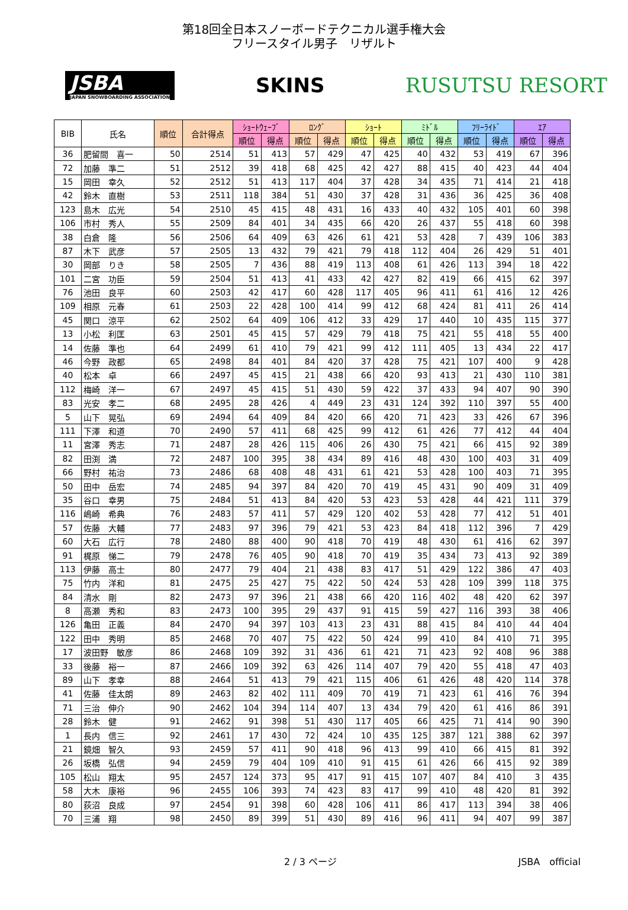第18回全日本スノーボードテクニカル選手権大会
フリースタイル男子　リザルト
JSBA
JAPAN SNOWBOARDING ASSOCIATION
SKINS RUSUTSU RESORT
| BIB | 氏名 | 順位 | 合計得点 | ｼｮｰﾄｳｪｰﾌﾞ | | ﾛﾝｸﾞ | | ｼｮｰﾄ | | ﾐﾄﾞﾙ | | ﾌﾘｰﾗｲﾄﾞ | | ｴｱ | |
| --- | --- | --- | --- | --- | --- | --- | --- | --- | --- | --- | --- | --- | --- | --- | --- |
| | | | | 順位 | 得点 | 順位 | 得点 | 順位 | 得点 | 順位 | 得点 | 順位 | 得点 | 順位 | 得点 |
| 36 | 肥留間 喜一 | 50 | 2514 | 51 | 413 | 57 | 429 | 47 | 425 | 40 | 432 | 53 | 419 | 67 | 396 |
| 72 | 加藤 準二 | 51 | 2512 | 39 | 418 | 68 | 425 | 42 | 427 | 88 | 415 | 40 | 423 | 44 | 404 |
| 15 | 岡田 幸久 | 52 | 2512 | 51 | 413 | 117 | 404 | 37 | 428 | 34 | 435 | 71 | 414 | 21 | 418 |
| 42 | 鈴木 直樹 | 53 | 2511 | 118 | 384 | 51 | 430 | 37 | 428 | 31 | 436 | 36 | 425 | 36 | 408 |
| 123 | 島木 広光 | 54 | 2510 | 45 | 415 | 48 | 431 | 16 | 433 | 40 | 432 | 105 | 401 | 60 | 398 |
| 106 | 市村 秀人 | 55 | 2509 | 84 | 401 | 34 | 435 | 66 | 420 | 26 | 437 | 55 | 418 | 60 | 398 |
| 38 | 白倉 隆 | 56 | 2506 | 64 | 409 | 63 | 426 | 61 | 421 | 53 | 428 | 7 | 439 | 106 | 383 |
| 87 | 木下 武彦 | 57 | 2505 | 13 | 432 | 79 | 421 | 79 | 418 | 112 | 404 | 26 | 429 | 51 | 401 |
| 30 | 岡部 りき | 58 | 2505 | 7 | 436 | 88 | 419 | 113 | 408 | 61 | 426 | 113 | 394 | 18 | 422 |
| 101 | 二宮 功臣 | 59 | 2504 | 51 | 413 | 41 | 433 | 42 | 427 | 82 | 419 | 66 | 415 | 62 | 397 |
| 76 | 池田 良平 | 60 | 2503 | 42 | 417 | 60 | 428 | 117 | 405 | 96 | 411 | 61 | 416 | 12 | 426 |
| 109 | 相原 元春 | 61 | 2503 | 22 | 428 | 100 | 414 | 99 | 412 | 68 | 424 | 81 | 411 | 26 | 414 |
| 45 | 関口 涼平 | 62 | 2502 | 64 | 409 | 106 | 412 | 33 | 429 | 17 | 440 | 10 | 435 | 115 | 377 |
| 13 | 小松 利匡 | 63 | 2501 | 45 | 415 | 57 | 429 | 79 | 418 | 75 | 421 | 55 | 418 | 55 | 400 |
| 14 | 佐藤 準也 | 64 | 2499 | 61 | 410 | 79 | 421 | 99 | 412 | 111 | 405 | 13 | 434 | 22 | 417 |
| 46 | 今野 政都 | 65 | 2498 | 84 | 401 | 84 | 420 | 37 | 428 | 75 | 421 | 107 | 400 | 9 | 428 |
| 40 | 松本 卓 | 66 | 2497 | 45 | 415 | 21 | 438 | 66 | 420 | 93 | 413 | 21 | 430 | 110 | 381 |
| 112 | 梅崎 洋一 | 67 | 2497 | 45 | 415 | 51 | 430 | 59 | 422 | 37 | 433 | 94 | 407 | 90 | 390 |
| 83 | 光安 孝二 | 68 | 2495 | 28 | 426 | 4 | 449 | 23 | 431 | 124 | 392 | 110 | 397 | 55 | 400 |
| 5 | 山下 晃弘 | 69 | 2494 | 64 | 409 | 84 | 420 | 66 | 420 | 71 | 423 | 33 | 426 | 67 | 396 |
| 111 | 下澤 和道 | 70 | 2490 | 57 | 411 | 68 | 425 | 99 | 412 | 61 | 426 | 77 | 412 | 44 | 404 |
| 11 | 宮澤 秀志 | 71 | 2487 | 28 | 426 | 115 | 406 | 26 | 430 | 75 | 421 | 66 | 415 | 92 | 389 |
| 82 | 田渕 満 | 72 | 2487 | 100 | 395 | 38 | 434 | 89 | 416 | 48 | 430 | 100 | 403 | 31 | 409 |
| 66 | 野村 祐治 | 73 | 2486 | 68 | 408 | 48 | 431 | 61 | 421 | 53 | 428 | 100 | 403 | 71 | 395 |
| 50 | 田中 岳宏 | 74 | 2485 | 94 | 397 | 84 | 420 | 70 | 419 | 45 | 431 | 90 | 409 | 31 | 409 |
| 35 | 谷口 幸男 | 75 | 2484 | 51 | 413 | 84 | 420 | 53 | 423 | 53 | 428 | 44 | 421 | 111 | 379 |
| 116 | 嶋崎 希典 | 76 | 2483 | 57 | 411 | 57 | 429 | 120 | 402 | 53 | 428 | 77 | 412 | 51 | 401 |
| 57 | 佐藤 大輔 | 77 | 2483 | 97 | 396 | 79 | 421 | 53 | 423 | 84 | 418 | 112 | 396 | 7 | 429 |
| 60 | 大石 広行 | 78 | 2480 | 88 | 400 | 90 | 418 | 70 | 419 | 48 | 430 | 61 | 416 | 62 | 397 |
| 91 | 梶原 悌二 | 79 | 2478 | 76 | 405 | 90 | 418 | 70 | 419 | 35 | 434 | 73 | 413 | 92 | 389 |
| 113 | 伊藤 高士 | 80 | 2477 | 79 | 404 | 21 | 438 | 83 | 417 | 51 | 429 | 122 | 386 | 47 | 403 |
| 75 | 竹内 洋和 | 81 | 2475 | 25 | 427 | 75 | 422 | 50 | 424 | 53 | 428 | 109 | 399 | 118 | 375 |
| 84 | 清水 剛 | 82 | 2473 | 97 | 396 | 21 | 438 | 66 | 420 | 116 | 402 | 48 | 420 | 62 | 397 |
| 8 | 高瀬 秀和 | 83 | 2473 | 100 | 395 | 29 | 437 | 91 | 415 | 59 | 427 | 116 | 393 | 38 | 406 |
| 126 | 亀田 正義 | 84 | 2470 | 94 | 397 | 103 | 413 | 23 | 431 | 88 | 415 | 84 | 410 | 44 | 404 |
| 122 | 田中 秀明 | 85 | 2468 | 70 | 407 | 75 | 422 | 50 | 424 | 99 | 410 | 84 | 410 | 71 | 395 |
| 17 | 波田野 敏彦 | 86 | 2468 | 109 | 392 | 31 | 436 | 61 | 421 | 71 | 423 | 92 | 408 | 96 | 388 |
| 33 | 後藤 裕一 | 87 | 2466 | 109 | 392 | 63 | 426 | 114 | 407 | 79 | 420 | 55 | 418 | 47 | 403 |
| 89 | 山下 孝幸 | 88 | 2464 | 51 | 413 | 79 | 421 | 115 | 406 | 61 | 426 | 48 | 420 | 114 | 378 |
| 41 | 佐藤 佳太朗 | 89 | 2463 | 82 | 402 | 111 | 409 | 70 | 419 | 71 | 423 | 61 | 416 | 76 | 394 |
| 71 | 三治 伸介 | 90 | 2462 | 104 | 394 | 114 | 407 | 13 | 434 | 79 | 420 | 61 | 416 | 86 | 391 |
| 28 | 鈴木 健 | 91 | 2462 | 91 | 398 | 51 | 430 | 117 | 405 | 66 | 425 | 71 | 414 | 90 | 390 |
| 1 | 長内 信三 | 92 | 2461 | 17 | 430 | 72 | 424 | 10 | 435 | 125 | 387 | 121 | 388 | 62 | 397 |
| 21 | 鏡畑 智久 | 93 | 2459 | 57 | 411 | 90 | 418 | 96 | 413 | 99 | 410 | 66 | 415 | 81 | 392 |
| 26 | 坂橋 弘信 | 94 | 2459 | 79 | 404 | 109 | 410 | 91 | 415 | 61 | 426 | 66 | 415 | 92 | 389 |
| 105 | 松山 翔太 | 95 | 2457 | 124 | 373 | 95 | 417 | 91 | 415 | 107 | 407 | 84 | 410 | 3 | 435 |
| 58 | 大木 康裕 | 96 | 2455 | 106 | 393 | 74 | 423 | 83 | 417 | 99 | 410 | 48 | 420 | 81 | 392 |
| 80 | 荻沼 良成 | 97 | 2454 | 91 | 398 | 60 | 428 | 106 | 411 | 86 | 417 | 113 | 394 | 38 | 406 |
| 70 | 三浦 翔 | 98 | 2450 | 89 | 399 | 51 | 430 | 89 | 416 | 96 | 411 | 94 | 407 | 99 | 387 |
2 / 3 ページ JSBA　official